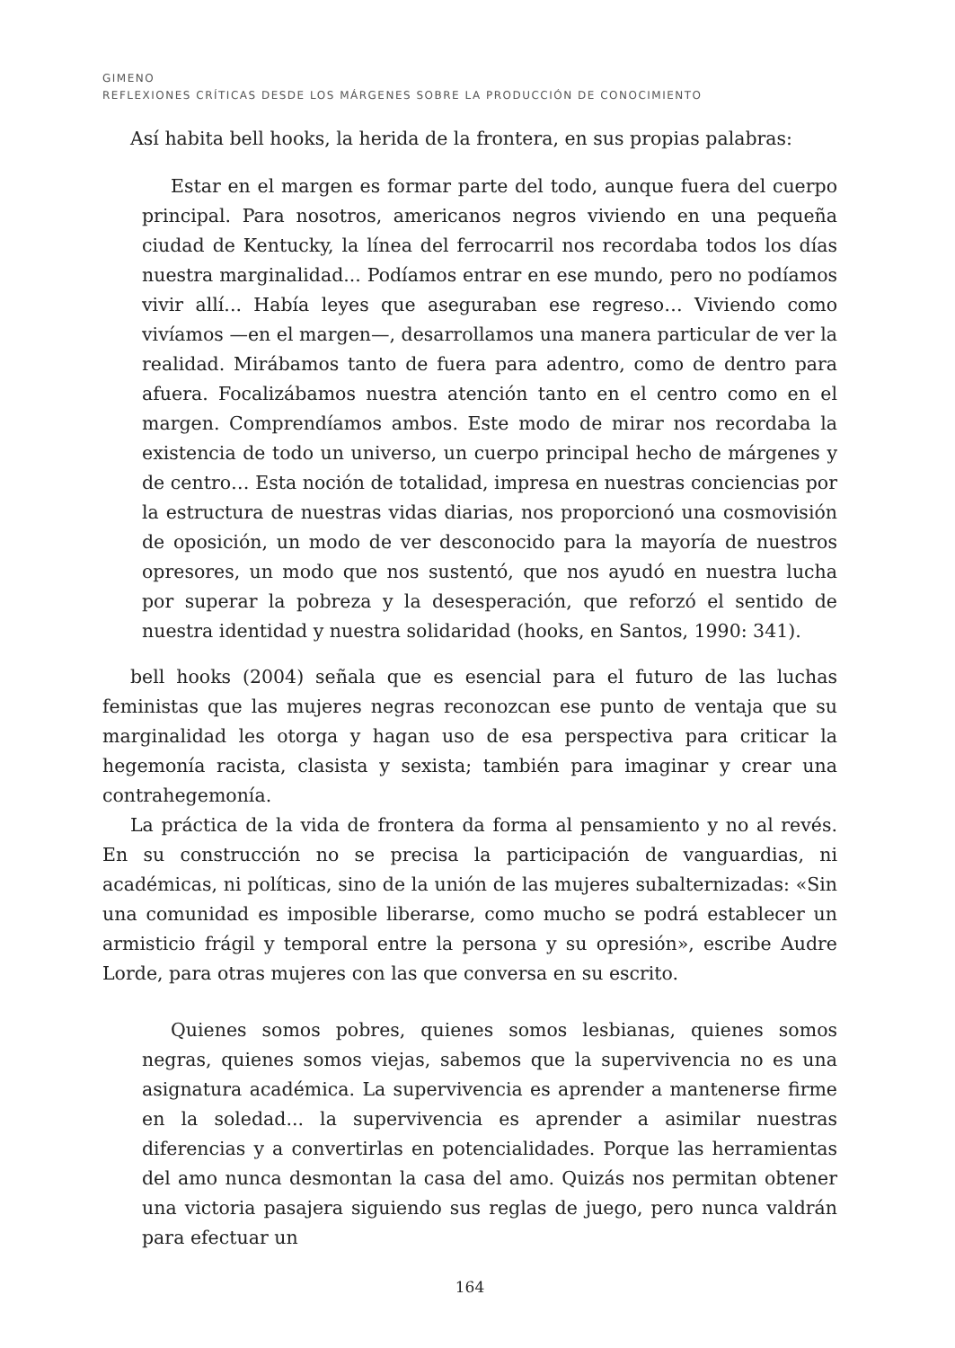GIMENO
REFLEXIONES CRÍTICAS DESDE LOS MÁRGENES SOBRE LA PRODUCCIÓN DE CONOCIMIENTO
Así habita bell hooks, la herida de la frontera, en sus propias palabras:
Estar en el margen es formar parte del todo, aunque fuera del cuerpo principal. Para nosotros, americanos negros viviendo en una pequeña ciudad de Kentucky, la línea del ferrocarril nos recordaba todos los días nuestra marginalidad... Podíamos entrar en ese mundo, pero no podíamos vivir allí... Había leyes que aseguraban ese regreso… Viviendo como vivíamos —en el margen—, desarrollamos una manera particular de ver la realidad. Mirábamos tanto de fuera para adentro, como de dentro para afuera. Focalizábamos nuestra atención tanto en el centro como en el margen. Comprendíamos ambos. Este modo de mirar nos recordaba la existencia de todo un universo, un cuerpo principal hecho de márgenes y de centro… Esta noción de totalidad, impresa en nuestras conciencias por la estructura de nuestras vidas diarias, nos proporcionó una cosmovisión de oposición, un modo de ver desconocido para la mayoría de nuestros opresores, un modo que nos sustentó, que nos ayudó en nuestra lucha por superar la pobreza y la desesperación, que reforzó el sentido de nuestra identidad y nuestra solidaridad (hooks, en Santos, 1990: 341).
bell hooks (2004) señala que es esencial para el futuro de las luchas feministas que las mujeres negras reconozcan ese punto de ventaja que su marginalidad les otorga y hagan uso de esa perspectiva para criticar la hegemonía racista, clasista y sexista; también para imaginar y crear una contrahegemonía.
La práctica de la vida de frontera da forma al pensamiento y no al revés. En su construcción no se precisa la participación de vanguardias, ni académicas, ni políticas, sino de la unión de las mujeres subalternizadas: «Sin una comunidad es imposible liberarse, como mucho se podrá establecer un armisticio frágil y temporal entre la persona y su opresión», escribe Audre Lorde, para otras mujeres con las que conversa en su escrito.
Quienes somos pobres, quienes somos lesbianas, quienes somos negras, quienes somos viejas, sabemos que la supervivencia no es una asignatura académica. La supervivencia es aprender a mantenerse firme en la soledad... la supervivencia es aprender a asimilar nuestras diferencias y a convertirlas en potencialidades. Porque las herramientas del amo nunca desmontan la casa del amo. Quizás nos permitan obtener una victoria pasajera siguiendo sus reglas de juego, pero nunca valdrán para efectuar un
164